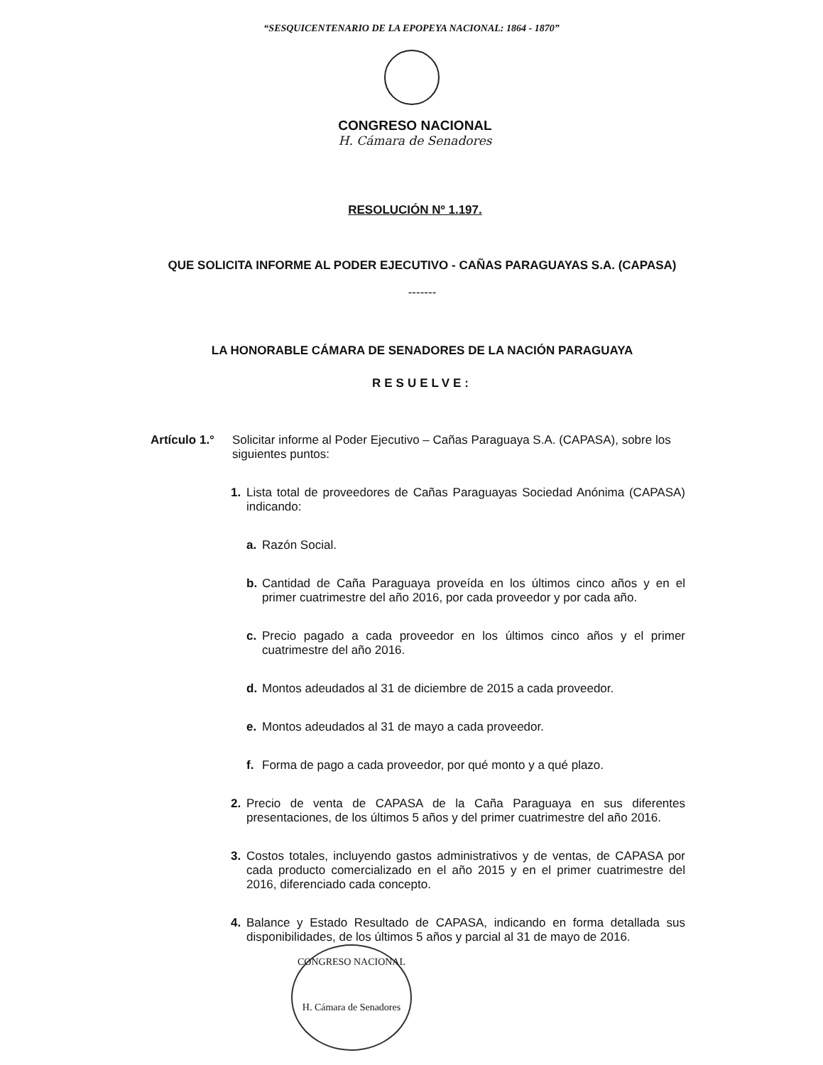“SESQUICENTENARIO DE LA EPOPEYA NACIONAL: 1864 - 1870”
CONGRESO NACIONAL
H. Cámara de Senadores
RESOLUCIÓN Nº 1.197.
QUE SOLICITA INFORME AL PODER EJECUTIVO - CAÑAS PARAGUAYAS S.A. (CAPASA)
-------
LA HONORABLE CÁMARA DE SENADORES DE LA NACIÓN PARAGUAYA
RESUELVE:
Artículo 1.°
Solicitar informe al Poder Ejecutivo – Cañas Paraguaya S.A. (CAPASA), sobre los siguientes puntos:
1. Lista total de proveedores de Cañas Paraguayas Sociedad Anónima (CAPASA) indicando:
a. Razón Social.
b. Cantidad de Caña Paraguaya proveída en los últimos cinco años y en el primer cuatrimestre del año 2016, por cada proveedor y por cada año.
c. Precio pagado a cada proveedor en los últimos cinco años y el primer cuatrimestre del año 2016.
d. Montos adeudados al 31 de diciembre de 2015 a cada proveedor.
e. Montos adeudados al 31 de mayo a cada proveedor.
f. Forma de pago a cada proveedor, por qué monto y a qué plazo.
2. Precio de venta de CAPASA de la Caña Paraguaya en sus diferentes presentaciones, de los últimos 5 años y del primer cuatrimestre del año 2016.
3. Costos totales, incluyendo gastos administrativos y de ventas, de CAPASA por cada producto comercializado en el año 2015 y en el primer cuatrimestre del 2016, diferenciado cada concepto.
4. Balance y Estado Resultado de CAPASA, indicando en forma detallada sus disponibilidades, de los últimos 5 años y parcial al 31 de mayo de 2016.
CONGRESO NACIONAL
H. Cámara de Senadores